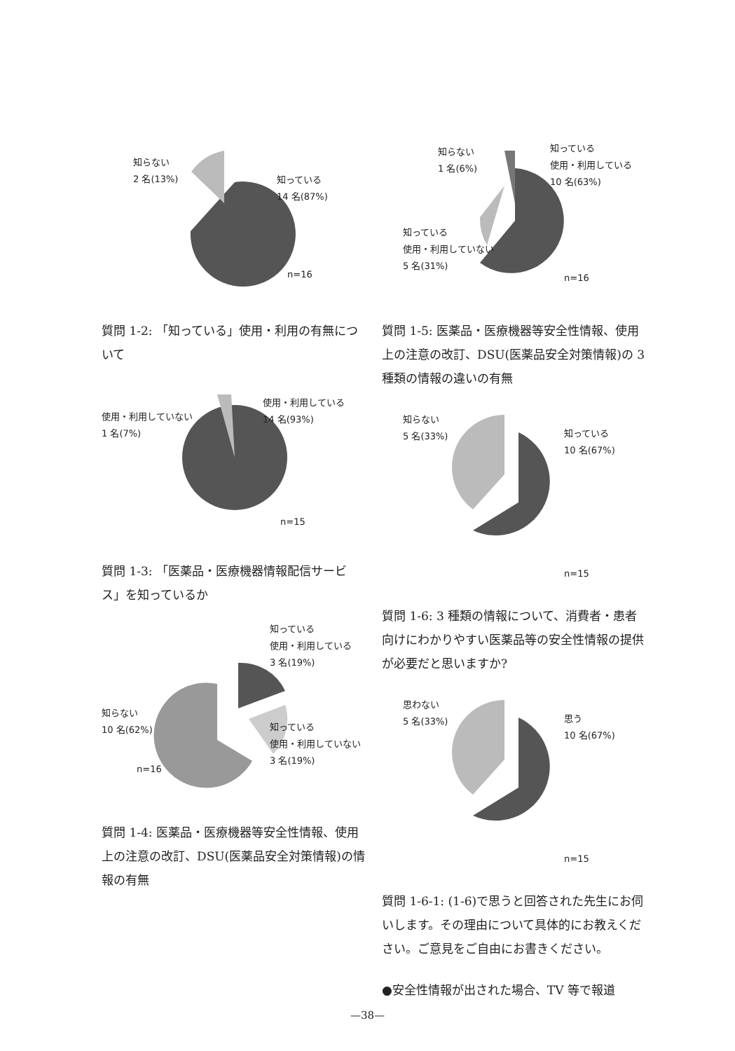知らない
2 名(13%)
知っている
14 名(87%)
n=16
質問 1-2: 「知っている」使用・利用の有無について
使用・利用していない
1 名(7%)
使用・利用している
14 名(93%)
n=15
質問 1-3: 「医薬品・医療機器情報配信サービス」を知っているか
知っている
使用・利用している
3 名(19%)
知らない
10 名(62%)
知っている
使用・利用していない
3 名(19%)
n=16
質問 1-4: 医薬品・医療機器等安全性情報、使用上の注意の改訂、DSU(医薬品安全対策情報)の情報の有無
知らない
1 名(6%)
知っている
使用・利用している
10 名(63%)
知っている
使用・利用していない
5 名(31%)
n=16
質問 1-5: 医薬品・医療機器等安全性情報、使用上の注意の改訂、DSU(医薬品安全対策情報)の 3 種類の情報の違いの有無
知らない
5 名(33%)
知っている
10 名(67%)
n=15
質問 1-6: 3 種類の情報について、消費者・患者向けにわかりやすい医薬品等の安全性情報の提供が必要だと思いますか?
思わない
5 名(33%)
思う
10 名(67%)
n=15
質問 1-6-1: (1-6)で思うと回答された先生にお伺いします。その理由について具体的にお教えください。ご意見をご自由にお書きください。
●安全性情報が出された場合、TV 等で報道
—38—